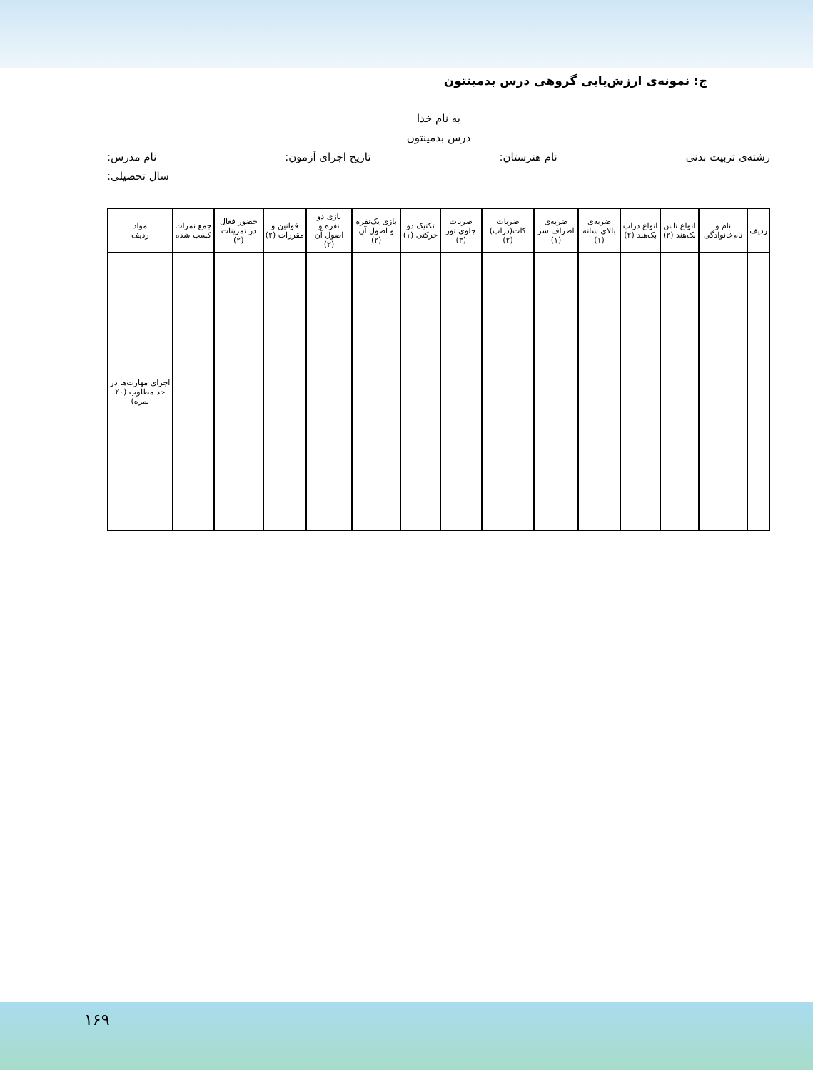ج: نمونه‌ی ارزش‌یابی گروهی درس بدمینتون
به نام خدا
درس بدمینتون
رشته‌ی تربیت بدنی نام هنرستان: تاریخ اجرای آزمون: نام مدرس:
سال تحصیلی:
| ردیف | نام و نام‌خانوادگی | انواع تاس بک‌هند (۲) | انواع دراپ بک‌هند (۲) | ضربه‌ی بالای شانه (۱) | ضربه‌ی اطراف سر (۱) | ضربات کات(دراپ) (۲) | ضربات جلوی تور (۳) | تکنیک دو حرکتی (۱) | بازی یک‌نفره و اصول آن (۲) | بازی دو نفره و اصول آن (۲) | قوانین و مقررات (۲) | حضور فعال در تمرینات (۲) | جمع نمرات کسب شده | مواد ردیف |
| --- | --- | --- | --- | --- | --- | --- | --- | --- | --- | --- | --- | --- | --- | --- |
| | | | | | | | | | | | | | | اجرای مهارت‌ها در حد مطلوب (۲۰ نمره) |
۱۶۹